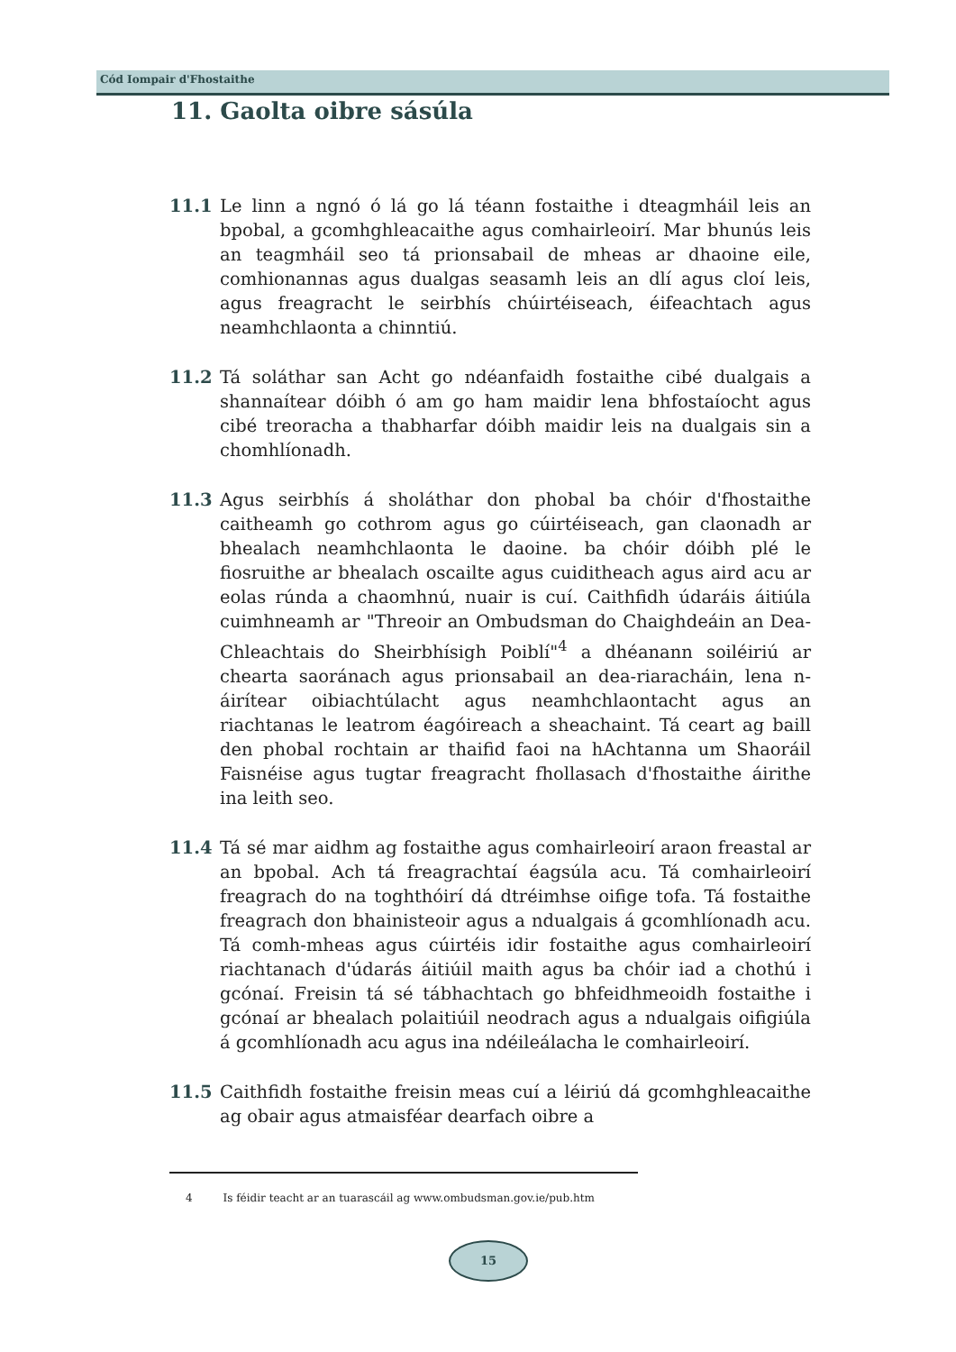Cód Iompair d'Fhostaithe
11. Gaolta oibre sásúla
11.1 Le linn a ngnó ó lá go lá téann fostaithe i dteagmháil leis an bpobal, a gcomhghleacaithe agus comhairleoirí. Mar bhunús leis an teagmháil seo tá prionsabail de mheas ar dhaoine eile, comhionannas agus dualgas seasamh leis an dlí agus cloí leis, agus freagracht le seirbhís chúirtéiseach, éifeachtach agus neamhchlaonta a chinntiú.
11.2 Tá soláthar san Acht go ndéanfaidh fostaithe cibé dualgais a shannaítear dóibh ó am go ham maidir lena bhfostaíocht agus cibé treoracha a thabharfar dóibh maidir leis na dualgais sin a chomhlíonadh.
11.3 Agus seirbhís á sholáthar don phobal ba chóir d'fhostaithe caitheamh go cothrom agus go cúirtéiseach, gan claonadh ar bhealach neamhchlaonta le daoine. ba chóir dóibh plé le fiosruithe ar bhealach oscailte agus cuiditheach agus aird acu ar eolas rúnda a chaomhnú, nuair is cuí. Caithfidh údaráis áitiúla cuimhneamh ar "Threoir an Ombudsman do Chaighdeáin an Dea-Chleachtais do Sheirbhísigh Poiblí"<sup>4</sup> a dhéanann soiléiriú ar chearta saoránach agus prionsabail an dea-riaracháin, lena n-áirítear oibiachtúlacht agus neamhchlaontacht agus an riachtanas le leatrom éagóireach a sheachaint. Tá ceart ag baill den phobal rochtain ar thaifid faoi na hAchtanna um Shaoráil Faisnéise agus tugtar freagracht fhollasach d'fhostaithe áirithe ina leith seo.
11.4 Tá sé mar aidhm ag fostaithe agus comhairleoirí araon freastal ar an bpobal. Ach tá freagrachtaí éagsúla acu. Tá comhairleoirí freagrach do na toghthóirí dá dtréimhse oifige tofa. Tá fostaithe freagrach don bhainisteoir agus a ndualgais á gcomhlíonadh acu. Tá comh-mheas agus cúirtéis idir fostaithe agus comhairleoirí riachtanach d'údarás áitiúil maith agus ba chóir iad a chothú i gcónaí. Freisin tá sé tábhachtach go bhfeidhmeoidh fostaithe i gcónaí ar bhealach polaitiúil neodrach agus a ndualgais oifigiúla á gcomhlíonadh acu agus ina ndéileálacha le comhairleoirí.
11.5 Caithfidh fostaithe freisin meas cuí a léiriú dá gcomhghleacaithe ag obair agus atmaisféar dearfach oibre a
4 Is féidir teacht ar an tuarascáil ag www.ombudsman.gov.ie/pub.htm
15